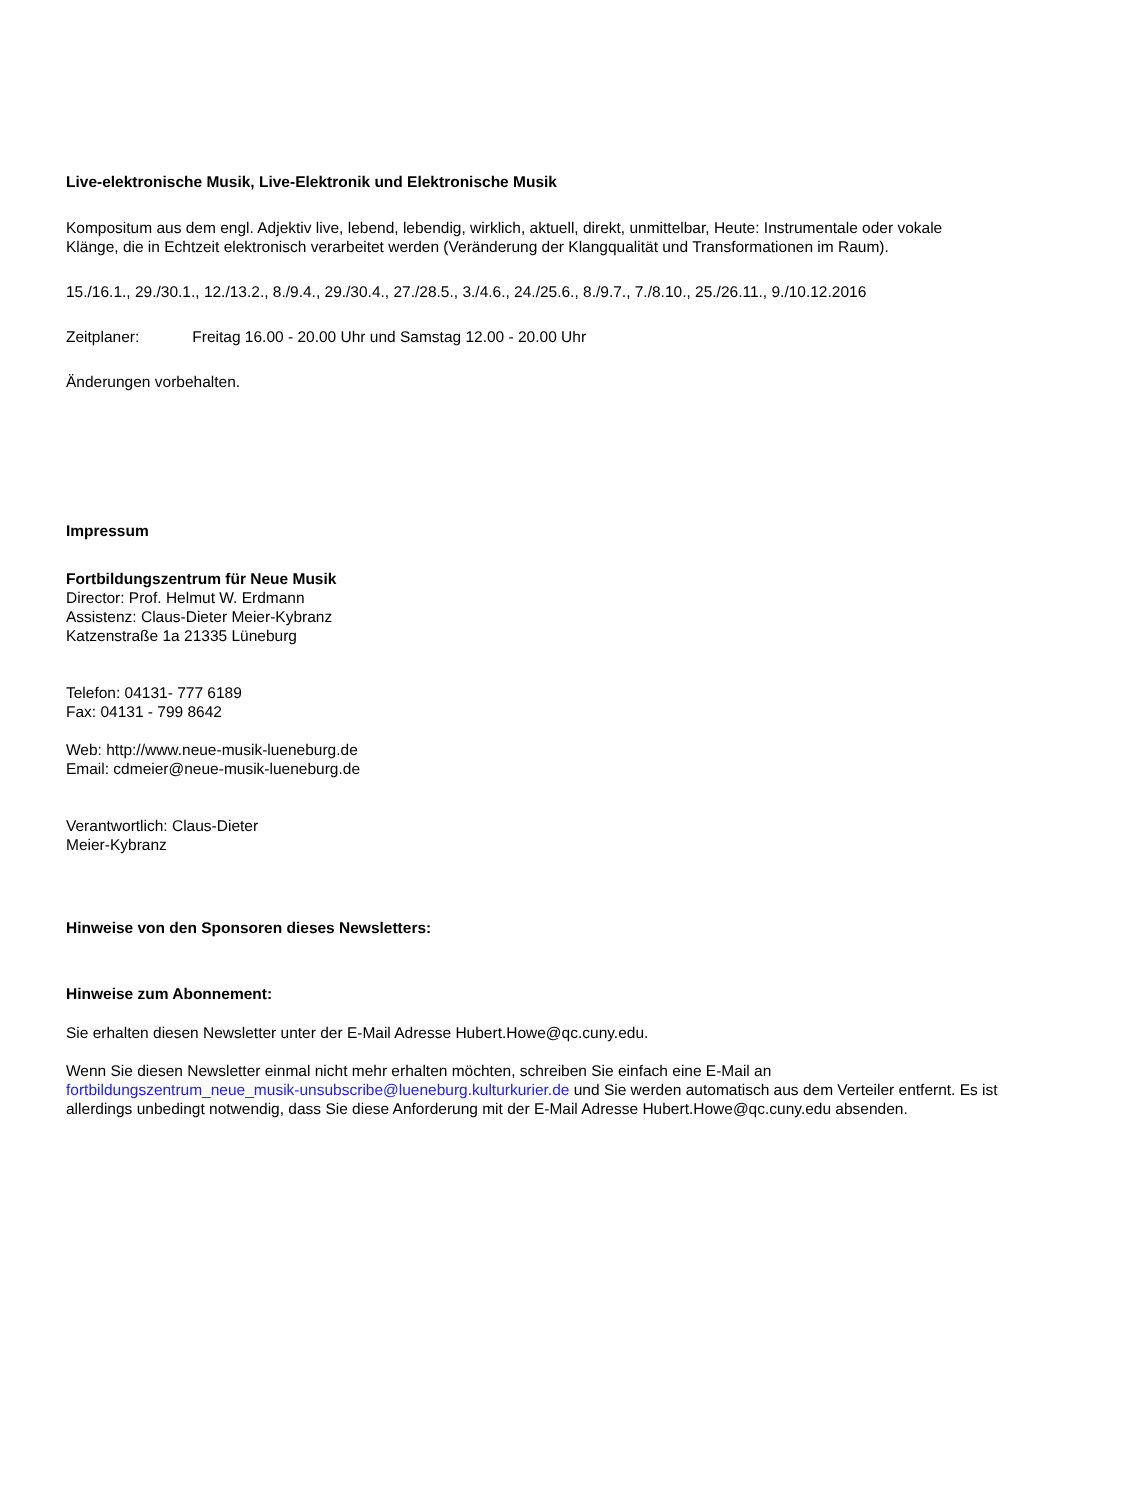Live-elektronische Musik, Live-Elektronik und Elektronische Musik
Kompositum aus dem engl. Adjektiv live, lebend, lebendig, wirklich, aktuell, direkt, unmittelbar, Heute: Instrumentale oder vokale Klänge, die in Echtzeit elektronisch verarbeitet werden (Veränderung der Klangqualität und Transformationen im Raum).
15./16.1., 29./30.1., 12./13.2., 8./9.4., 29./30.4., 27./28.5., 3./4.6., 24./25.6., 8./9.7., 7./8.10., 25./26.11., 9./10.12.2016
Zeitplaner: Freitag 16.00 - 20.00 Uhr und Samstag 12.00 - 20.00 Uhr
Änderungen vorbehalten.
Impressum
Fortbildungszentrum für Neue Musik
Director: Prof. Helmut W. Erdmann
Assistenz: Claus-Dieter Meier-Kybranz
Katzenstraße 1a 21335 Lüneburg
Telefon: 04131- 777 6189
Fax: 04131 - 799 8642
Web: http://www.neue-musik-lueneburg.de
Email: cdmeier@neue-musik-lueneburg.de
Verantwortlich: Claus-Dieter
Meier-Kybranz
Hinweise von den Sponsoren dieses Newsletters:
Hinweise zum Abonnement:
Sie erhalten diesen Newsletter unter der E-Mail Adresse Hubert.Howe@qc.cuny.edu.
Wenn Sie diesen Newsletter einmal nicht mehr erhalten möchten, schreiben Sie einfach eine E-Mail an
fortbildungszentrum_neue_musik-unsubscribe@lueneburg.kulturkurier.de und Sie werden automatisch aus dem Verteiler entfernt. Es ist allerdings unbedingt notwendig, dass Sie diese Anforderung mit der E-Mail Adresse Hubert.Howe@qc.cuny.edu absenden.